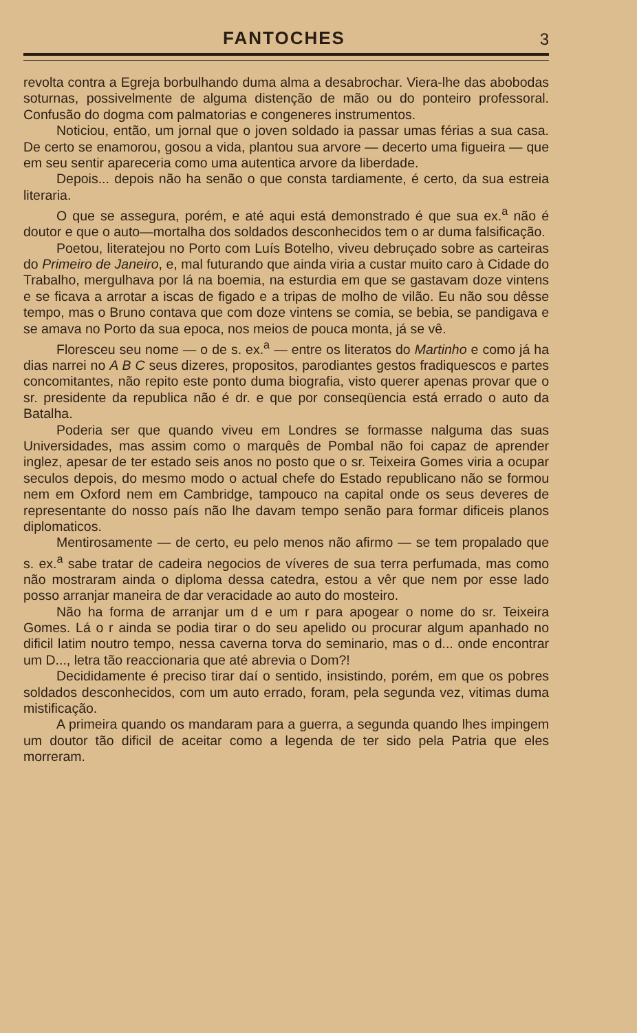FANTOCHES 3
revolta contra a Egreja borbulhando duma alma a desabrochar. Viera-lhe das abobodas soturnas, possivelmente de alguma distenção de mão ou do ponteiro professoral. Confusão do dogma com palmatorias e congeneres instrumentos.
Noticiou, então, um jornal que o joven soldado ia passar umas férias a sua casa. De certo se enamorou, gosou a vida, plantou sua arvore — decerto uma figueira — que em seu sentir apareceria como uma autentica arvore da liberdade.
Depois... depois não ha senão o que consta tardiamente, é certo, da sua estreia literaria.
O que se assegura, porém, e até aqui está demonstrado é que sua ex.<sup>a</sup> não é doutor e que o auto—mortalha dos soldados desconhecidos tem o ar duma falsificação.
Poetou, literatejou no Porto com Luís Botelho, viveu debruçado sobre as carteiras do Primeiro de Janeiro, e, mal futurando que ainda viria a custar muito caro à Cidade do Trabalho, mergulhava por lá na boemia, na esturdia em que se gastavam doze vintens e se ficava a arrotar a iscas de figado e a tripas de molho de vilão. Eu não sou dêsse tempo, mas o Bruno contava que com doze vintens se comia, se bebia, se pandigava e se amava no Porto da sua epoca, nos meios de pouca monta, já se vê.
Floresceu seu nome — o de s. ex.<sup>a</sup> — entre os literatos do Martinho e como já ha dias narrei no A B C seus dizeres, propositos, parodiantes gestos fradiquescos e partes concomitantes, não repito este ponto duma biografia, visto querer apenas provar que o sr. presidente da republica não é dr. e que por conseqüencia está errado o auto da Batalha.
Poderia ser que quando viveu em Londres se formasse nalguma das suas Universidades, mas assim como o marquês de Pombal não foi capaz de aprender inglez, apesar de ter estado seis anos no posto que o sr. Teixeira Gomes viria a ocupar seculos depois, do mesmo modo o actual chefe do Estado republicano não se formou nem em Oxford nem em Cambridge, tampouco na capital onde os seus deveres de representante do nosso país não lhe davam tempo senão para formar dificeis planos diplomaticos.
Mentirosamente — de certo, eu pelo menos não afirmo — se tem propalado que s. ex.<sup>a</sup> sabe tratar de cadeira negocios de víveres de sua terra perfumada, mas como não mostraram ainda o diploma dessa catedra, estou a vêr que nem por esse lado posso arranjar maneira de dar veracidade ao auto do mosteiro.
Não ha forma de arranjar um d e um r para apogear o nome do sr. Teixeira Gomes. Lá o r ainda se podia tirar o do seu apelido ou procurar algum apanhado no dificil latim noutro tempo, nessa caverna torva do seminario, mas o d... onde encontrar um D..., letra tão reaccionaria que até abrevia o Dom?!
Decididamente é preciso tirar daí o sentido, insistindo, porém, em que os pobres soldados desconhecidos, com um auto errado, foram, pela segunda vez, vitimas duma mistificação.
A primeira quando os mandaram para a guerra, a segunda quando lhes impingem um doutor tão dificil de aceitar como a legenda de ter sido pela Patria que eles morreram.